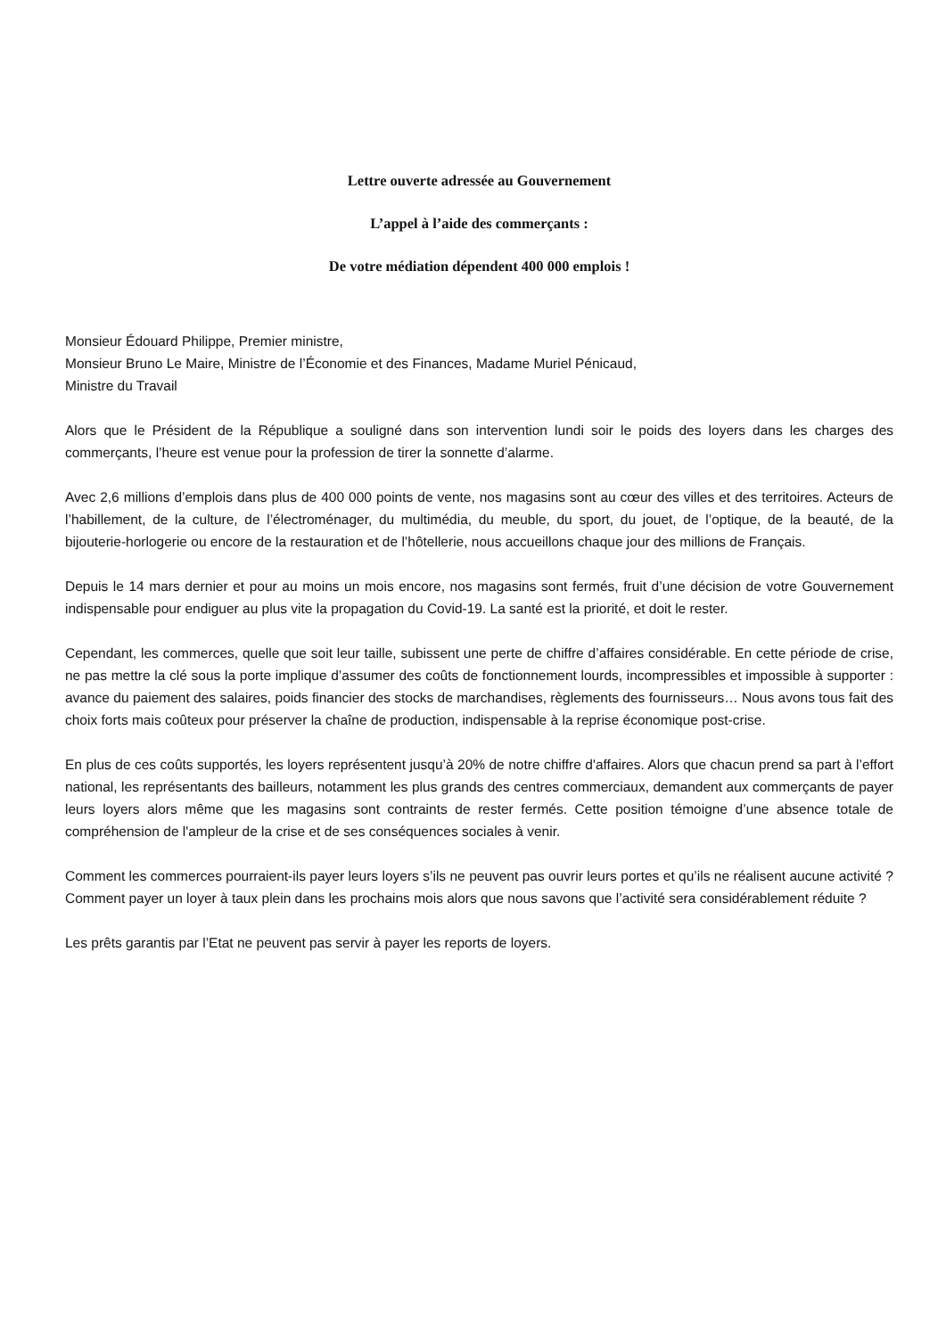Lettre ouverte adressée au Gouvernement
L’appel à l’aide des commerçants :
De votre médiation dépendent 400 000 emplois !
Monsieur Édouard Philippe, Premier ministre,
Monsieur Bruno Le Maire, Ministre de l’Économie et des Finances, Madame Muriel Pénicaud, Ministre du Travail
Alors que le Président de la République a souligné dans son intervention lundi soir le poids des loyers dans les charges des commerçants, l’heure est venue pour la profession de tirer la sonnette d’alarme.
Avec 2,6 millions d’emplois dans plus de 400 000 points de vente, nos magasins sont au cœur des villes et des territoires. Acteurs de l’habillement, de la culture, de l’électroménager, du multimédia, du meuble, du sport, du jouet, de l’optique, de la beauté, de la bijouterie-horlogerie ou encore de la restauration et de l’hôtellerie, nous accueillons chaque jour des millions de Français.
Depuis le 14 mars dernier et pour au moins un mois encore, nos magasins sont fermés, fruit d’une décision de votre Gouvernement indispensable pour endiguer au plus vite la propagation du Covid-19. La santé est la priorité, et doit le rester.
Cependant, les commerces, quelle que soit leur taille, subissent une perte de chiffre d’affaires considérable. En cette période de crise, ne pas mettre la clé sous la porte implique d’assumer des coûts de fonctionnement lourds, incompressibles et impossible à supporter : avance du paiement des salaires, poids financier des stocks de marchandises, règlements des fournisseurs… Nous avons tous fait des choix forts mais coûteux pour préserver la chaîne de production, indispensable à la reprise économique post-crise.
En plus de ces coûts supportés, les loyers représentent jusqu’à 20% de notre chiffre d'affaires. Alors que chacun prend sa part à l’effort national, les représentants des bailleurs, notamment les plus grands des centres commerciaux, demandent aux commerçants de payer leurs loyers alors même que les magasins sont contraints de rester fermés. Cette position témoigne d’une absence totale de compréhension de l'ampleur de la crise et de ses conséquences sociales à venir.
Comment les commerces pourraient-ils payer leurs loyers s’ils ne peuvent pas ouvrir leurs portes et qu’ils ne réalisent aucune activité ? Comment payer un loyer à taux plein dans les prochains mois alors que nous savons que l’activité sera considérablement réduite ?
Les prêts garantis par l’Etat ne peuvent pas servir à payer les reports de loyers.